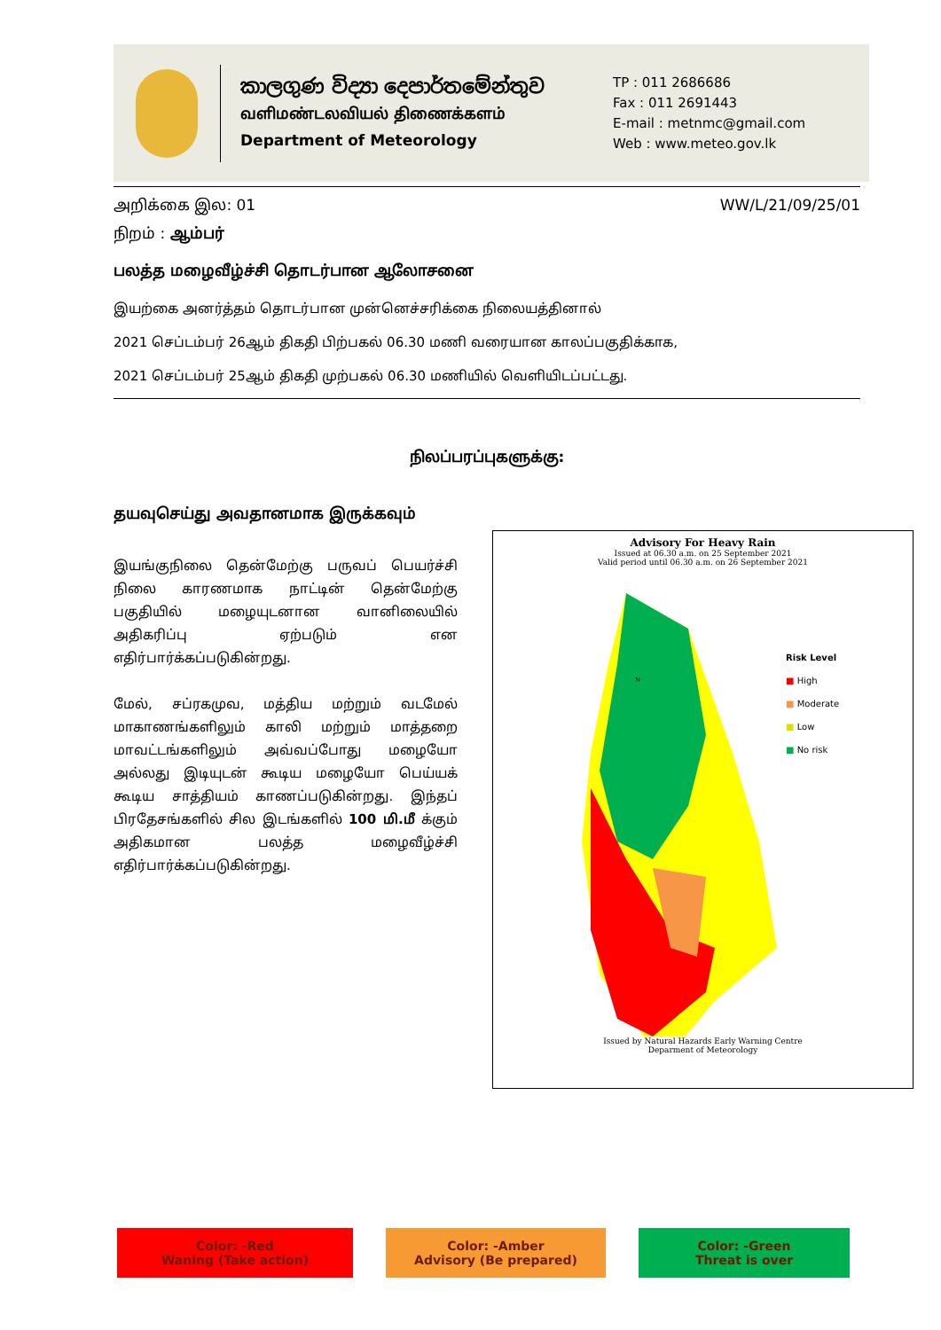කාලගුණ විද්‍යා දෙපාර්තමේන්තුව
வளிமண்டலவியல் திணைக்களம்
Department of Meteorology
TP : 011 2686686
Fax : 011 2691443
E-mail : metnmc@gmail.com
Web : www.meteo.gov.lk
அறிக்கை இல: 01 WW/L/21/09/25/01
நிறம் : ஆம்பர்
பலத்த மழைவீழ்ச்சி தொடர்பான ஆலோசனை
இயற்கை அனர்த்தம் தொடர்பான முன்னெச்சரிக்கை நிலையத்தினால்
2021 செப்டம்பர் 26ஆம் திகதி பிற்பகல் 06.30 மணி வரையான காலப்பகுதிக்காக,
2021 செப்டம்பர் 25ஆம் திகதி முற்பகல் 06.30 மணியில் வெளியிடப்பட்டது.
நிலப்பரப்புகளுக்கு:
தயவுசெய்து அவதானமாக இருக்கவும்
இயங்குநிலை தென்மேற்கு பருவப் பெயர்ச்சி நிலை காரணமாக நாட்டின் தென்மேற்கு பகுதியில் மழையுடனான வானிலையில் அதிகரிப்பு ஏற்படும் என எதிர்பார்க்கப்படுகின்றது.
மேல், சப்ரகமுவ, மத்திய மற்றும் வடமேல் மாகாணங்களிலும் காலி மற்றும் மாத்தறை மாவட்டங்களிலும் அவ்வப்போது மழையோ அல்லது இடியுடன் கூடிய மழையோ பெய்யக் கூடிய சாத்தியம் காணப்படுகின்றது. இந்தப் பிரதேசங்களில் சில இடங்களில் 100 மி.மீ க்கும் அதிகமான பலத்த மழைவீழ்ச்சி எதிர்பார்க்கப்படுகின்றது.
Advisory For Heavy Rain
Issued at 06.30 a.m. on 25 September 2021
Valid period until 06.30 a.m. on 26 September 2021
N
Risk Level
■ High
■ Moderate
■ Low
■ No risk
Issued by Natural Hazards Early Warning Centre
Deparment of Meteorology
Color: -Red
Waning (Take action)
Color: -Amber
Advisory (Be prepared)
Color: -Green
Threat is over